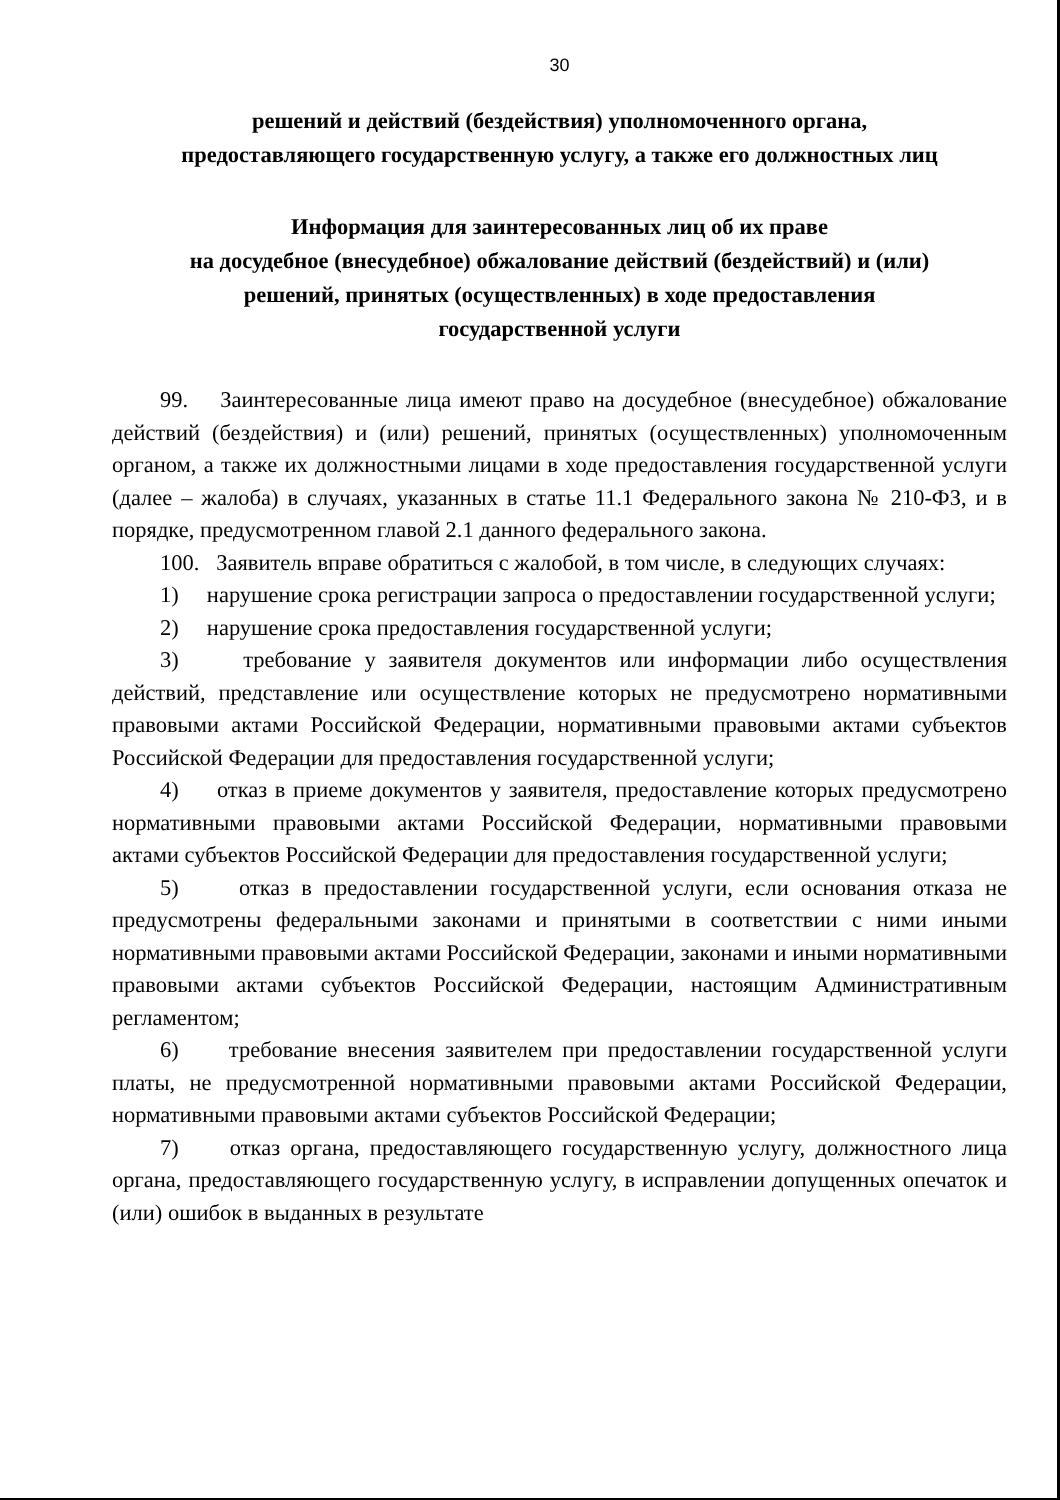30
решений и действий (бездействия) уполномоченного органа,
предоставляющего государственную услугу, а также его должностных лиц
Информация для заинтересованных лиц об их праве
на досудебное (внесудебное) обжалование действий (бездействий) и (или)
решений, принятых (осуществленных) в ходе предоставления
государственной услуги
99. Заинтересованные лица имеют право на досудебное (внесудебное) обжалование действий (бездействия) и (или) решений, принятых (осуществленных) уполномоченным органом, а также их должностными лицами в ходе предоставления государственной услуги (далее – жалоба) в случаях, указанных в статье 11.1 Федерального закона № 210-ФЗ, и в порядке, предусмотренном главой 2.1 данного федерального закона.
100. Заявитель вправе обратиться с жалобой, в том числе, в следующих случаях:
1) нарушение срока регистрации запроса о предоставлении государственной услуги;
2) нарушение срока предоставления государственной услуги;
3) требование у заявителя документов или информации либо осуществления действий, представление или осуществление которых не предусмотрено нормативными правовыми актами Российской Федерации, нормативными правовыми актами субъектов Российской Федерации для предоставления государственной услуги;
4) отказ в приеме документов у заявителя, предоставление которых предусмотрено нормативными правовыми актами Российской Федерации, нормативными правовыми актами субъектов Российской Федерации для предоставления государственной услуги;
5) отказ в предоставлении государственной услуги, если основания отказа не предусмотрены федеральными законами и принятыми в соответствии с ними иными нормативными правовыми актами Российской Федерации, законами и иными нормативными правовыми актами субъектов Российской Федерации, настоящим Административным регламентом;
6) требование внесения заявителем при предоставлении государственной услуги платы, не предусмотренной нормативными правовыми актами Российской Федерации, нормативными правовыми актами субъектов Российской Федерации;
7) отказ органа, предоставляющего государственную услугу, должностного лица органа, предоставляющего государственную услугу, в исправлении допущенных опечаток и (или) ошибок в выданных в результате